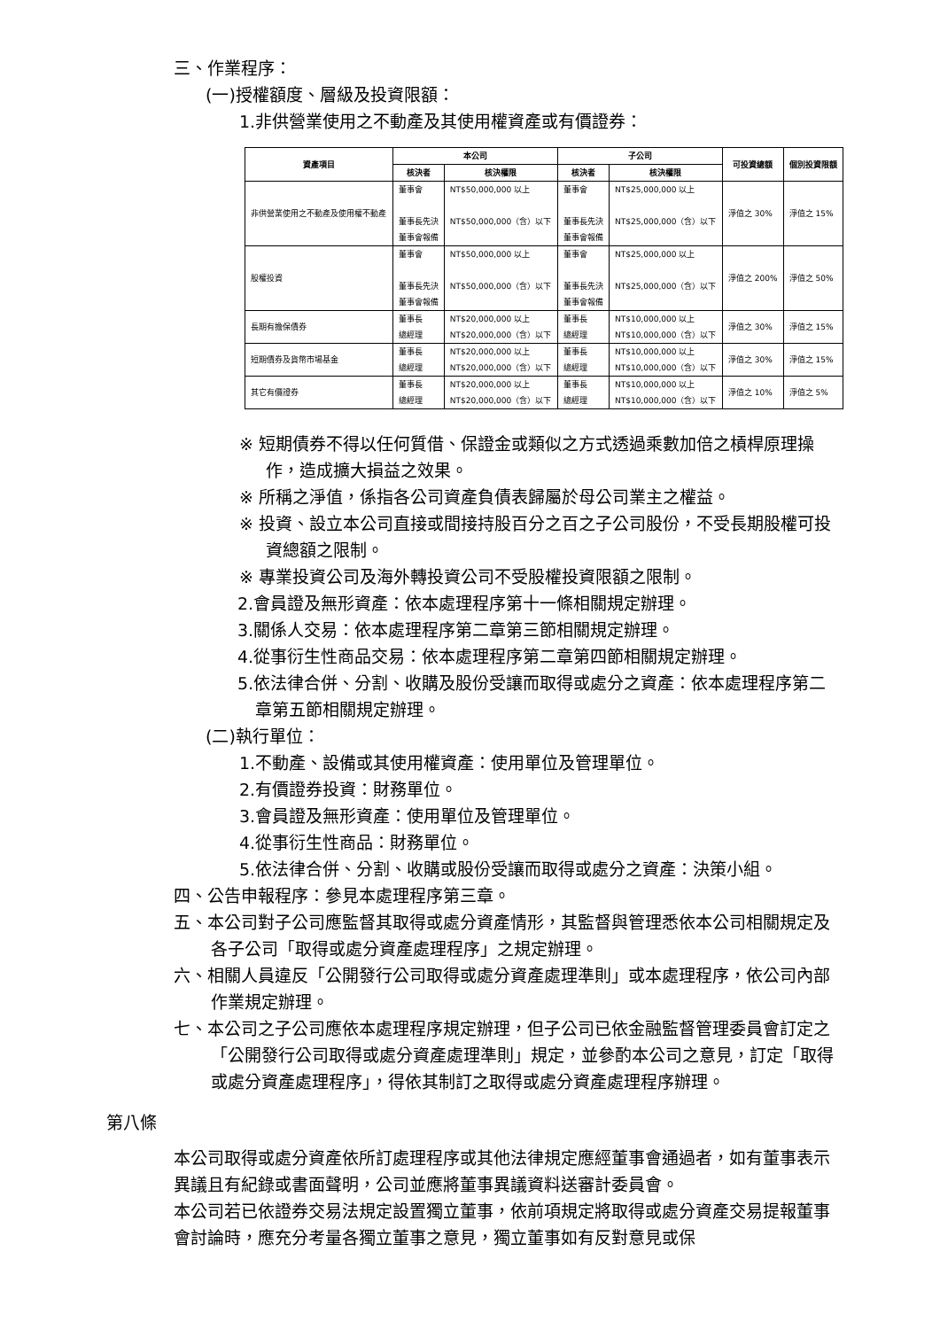三、作業程序：
(一)授權額度、層級及投資限額：
1.非供營業使用之不動產及其使用權資產或有價證券：
| 資產項目 | 本公司 | | 子公司 | | 可投資總額 | 個別投資限額 |
| --- | --- | --- | --- | --- | --- | --- |
| | 核決者 | 核決權限 | 核決者 | 核決權限 | | |
| 非供營業使用之不動產及使用權不動產 | 董事會 董事長先決 董事會報備 | NT$50,000,000 以上 NT$50,000,000（含）以下 | 董事會 董事長先決 董事會報備 | NT$25,000,000 以上 NT$25,000,000（含）以下 | 淨值之 30% | 淨值之 15% |
| 股權投資 | 董事會 董事長先決 董事會報備 | NT$50,000,000 以上 NT$50,000,000（含）以下 | 董事會 董事長先決 董事會報備 | NT$25,000,000 以上 NT$25,000,000（含）以下 | 淨值之 200% | 淨值之 50% |
| 長期有擔保債券 | 董事長 總經理 | NT$20,000,000 以上 NT$20,000,000（含）以下 | 董事長 總經理 | NT$10,000,000 以上 NT$10,000,000（含）以下 | 淨值之 30% | 淨值之 15% |
| 短期債券及貨幣市場基金 | 董事長 總經理 | NT$20,000,000 以上 NT$20,000,000（含）以下 | 董事長 總經理 | NT$10,000,000 以上 NT$10,000,000（含）以下 | 淨值之 30% | 淨值之 15% |
| 其它有價證券 | 董事長 總經理 | NT$20,000,000 以上 NT$20,000,000（含）以下 | 董事長 總經理 | NT$10,000,000 以上 NT$10,000,000（含）以下 | 淨值之 10% | 淨值之 5% |
※ 短期債券不得以任何質借、保證金或類似之方式透過乘數加倍之槓桿原理操作，造成擴大損益之效果。
※ 所稱之淨值，係指各公司資產負債表歸屬於母公司業主之權益。
※ 投資、設立本公司直接或間接持股百分之百之子公司股份，不受長期股權可投資總額之限制。
※ 專業投資公司及海外轉投資公司不受股權投資限額之限制。
2.會員證及無形資產：依本處理程序第十一條相關規定辦理。
3.關係人交易：依本處理程序第二章第三節相關規定辦理。
4.從事衍生性商品交易：依本處理程序第二章第四節相關規定辦理。
5.依法律合併、分割、收購及股份受讓而取得或處分之資產：依本處理程序第二章第五節相關規定辦理。
(二)執行單位：
1.不動產、設備或其使用權資產：使用單位及管理單位。
2.有價證券投資：財務單位。
3.會員證及無形資產：使用單位及管理單位。
4.從事衍生性商品：財務單位。
5.依法律合併、分割、收購或股份受讓而取得或處分之資產：決策小組。
四、公告申報程序：參見本處理程序第三章。
五、本公司對子公司應監督其取得或處分資產情形，其監督與管理悉依本公司相關規定及各子公司「取得或處分資產處理程序」之規定辦理。
六、相關人員違反「公開發行公司取得或處分資產處理準則」或本處理程序，依公司內部作業規定辦理。
七、本公司之子公司應依本處理程序規定辦理，但子公司已依金融監督管理委員會訂定之「公開發行公司取得或處分資產處理準則」規定，並參酌本公司之意見，訂定「取得或處分資產處理程序」，得依其制訂之取得或處分資產處理程序辦理。
第八條
本公司取得或處分資產依所訂處理程序或其他法律規定應經董事會通過者，如有董事表示異議且有紀錄或書面聲明，公司並應將董事異議資料送審計委員會。
本公司若已依證券交易法規定設置獨立董事，依前項規定將取得或處分資產交易提報董事會討論時，應充分考量各獨立董事之意見，獨立董事如有反對意見或保